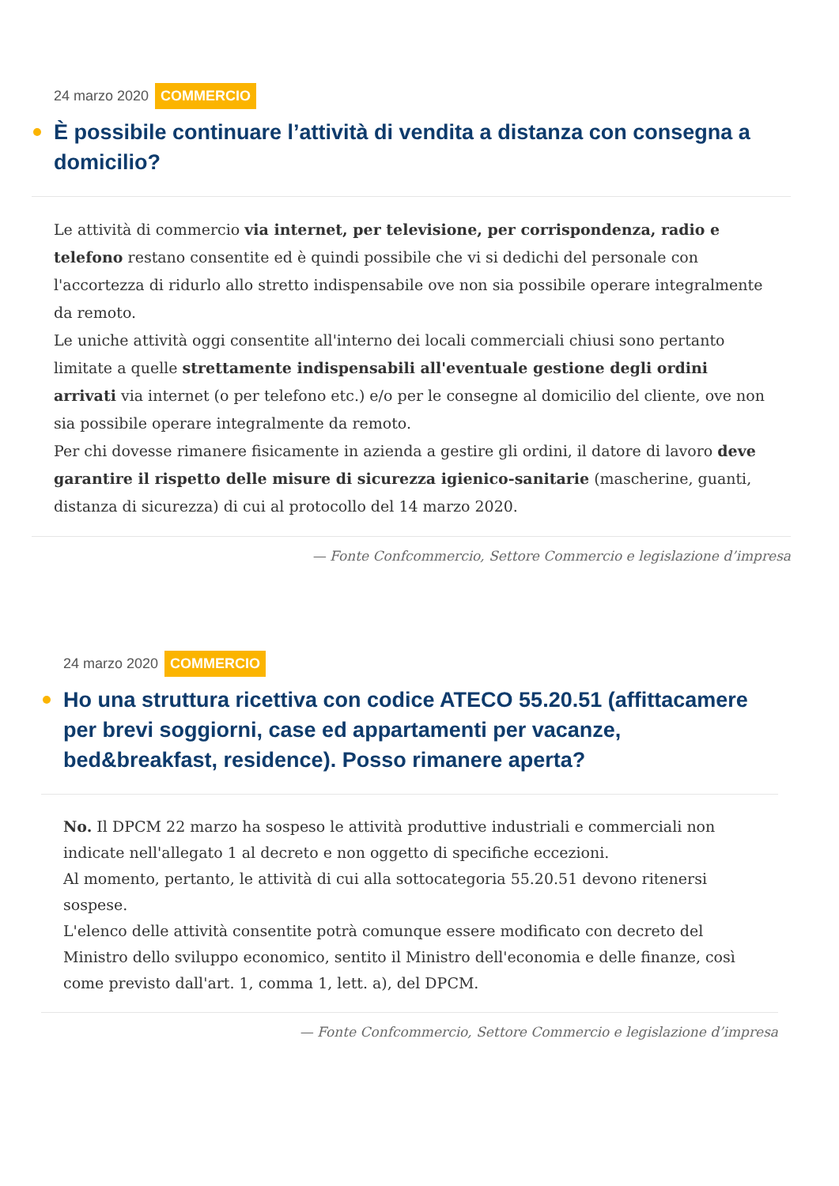24 marzo 2020 COMMERCIO
È possibile continuare l’attività di vendita a distanza con consegna a domicilio?
Le attività di commercio via internet, per televisione, per corrispondenza, radio e telefono restano consentite ed è quindi possibile che vi si dedichi del personale con l'accortezza di ridurlo allo stretto indispensabile ove non sia possibile operare integralmente da remoto.
Le uniche attività oggi consentite all'interno dei locali commerciali chiusi sono pertanto limitate a quelle strettamente indispensabili all'eventuale gestione degli ordini arrivati via internet (o per telefono etc.) e/o per le consegne al domicilio del cliente, ove non sia possibile operare integralmente da remoto.
Per chi dovesse rimanere fisicamente in azienda a gestire gli ordini, il datore di lavoro deve garantire il rispetto delle misure di sicurezza igienico-sanitarie (mascherine, guanti, distanza di sicurezza) di cui al protocollo del 14 marzo 2020.
— Fonte Confcommercio, Settore Commercio e legislazione d’impresa
24 marzo 2020 COMMERCIO
Ho una struttura ricettiva con codice ATECO 55.20.51 (affittacamere per brevi soggiorni, case ed appartamenti per vacanze, bed&breakfast, residence). Posso rimanere aperta?
No. Il DPCM 22 marzo ha sospeso le attività produttive industriali e commerciali non indicate nell'allegato 1 al decreto e non oggetto di specifiche eccezioni.
Al momento, pertanto, le attività di cui alla sottocategoria 55.20.51 devono ritenersi sospese.
L'elenco delle attività consentite potrà comunque essere modificato con decreto del Ministro dello sviluppo economico, sentito il Ministro dell'economia e delle finanze, così come previsto dall'art. 1, comma 1, lett. a), del DPCM.
— Fonte Confcommercio, Settore Commercio e legislazione d’impresa